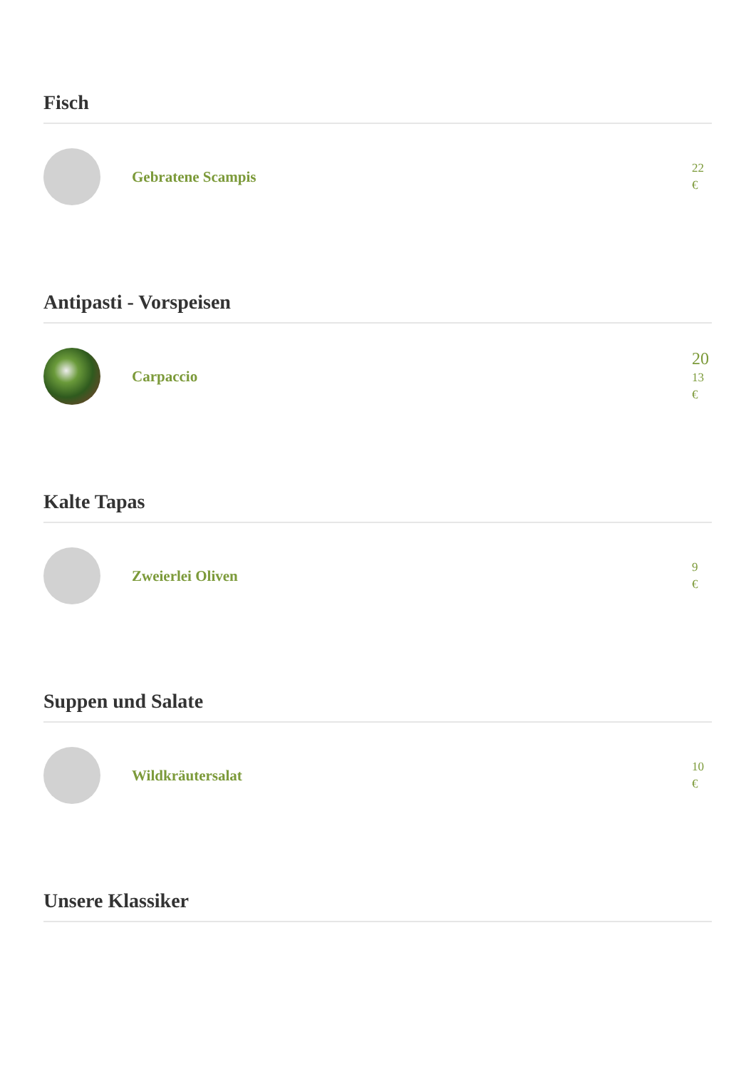Fisch
Gebratene Scampis
22
€
Antipasti - Vorspeisen
Carpaccio
20
13
€
Kalte Tapas
Zweierlei Oliven
9
€
Suppen und Salate
Wildkräutersalat
10
€
Unsere Klassiker